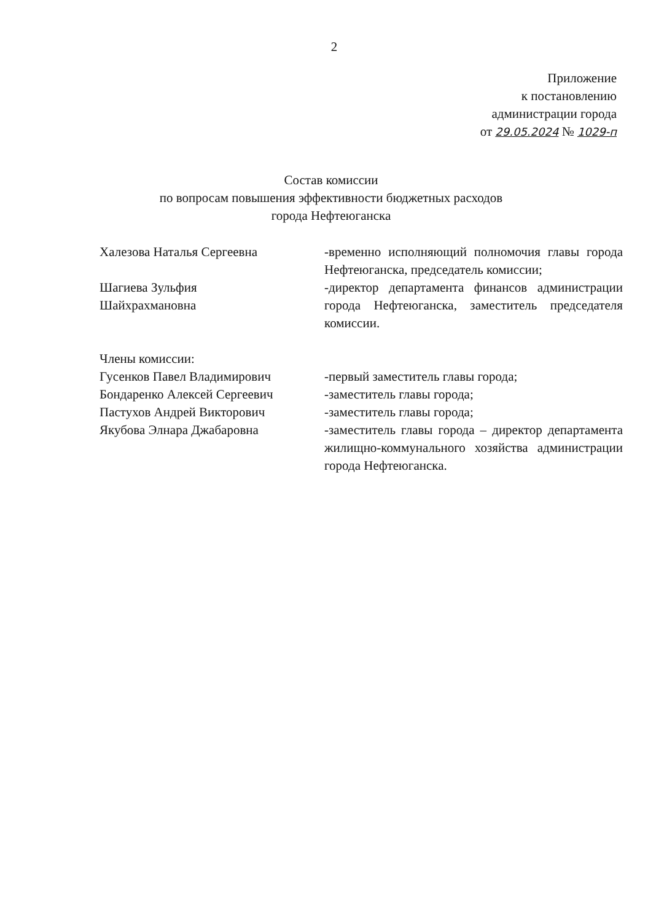2
Приложение
к постановлению
администрации города
от 29.05.2024 № 1029-п
Состав комиссии
по вопросам повышения эффективности бюджетных расходов
города Нефтеюганска
Халезова Наталья Сергеевна -временно исполняющий полномочия главы города Нефтеюганска, председатель комиссии;
Шагиева Зульфия
Шайхрахмановна
-директор департамента финансов администрации города Нефтеюганска, заместитель председателя комиссии.
Члены комиссии:
Гусенков Павел Владимирович -первый заместитель главы города;
Бондаренко Алексей Сергеевич -заместитель главы города;
Пастухов Андрей Викторович -заместитель главы города;
Якубова Элнара Джабаровна -заместитель главы города – директор департамента жилищно-коммунального хозяйства администрации города Нефтеюганска.